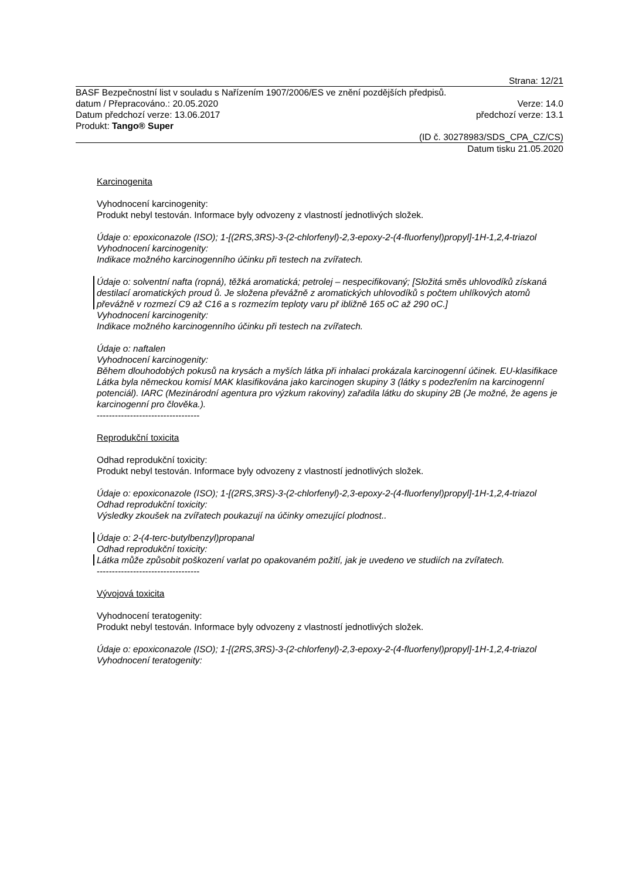Strana: 12/21
BASF Bezpečnostní list v souladu s Nařízením 1907/2006/ES ve znění pozdějších předpisů.
datum / Přepracováno.: 20.05.2020 Verze: 14.0
Datum předchozí verze: 13.06.2017 předchozí verze: 13.1
Produkt: Tango® Super
(ID č. 30278983/SDS_CPA_CZ/CS)
Datum tisku 21.05.2020
Karcinogenita
Vyhodnocení karcinogenity:
Produkt nebyl testován. Informace byly odvozeny z vlastností jednotlivých složek.
Údaje o: epoxiconazole (ISO); 1-[(2RS,3RS)-3-(2-chlorfenyl)-2,3-epoxy-2-(4-fluorfenyl)propyl]-1H-1,2,4-triazol
Vyhodnocení karcinogenity:
Indikace možného karcinogenního účinku při testech na zvířatech.
Údaje o: solventní nafta (ropná), těžká aromatická; petrolej – nespecifikovaný; [Složitá směs uhlovodíků získaná destilací aromatických proud ů. Je složena převážně z aromatických uhlovodíků s počtem uhlíkových atomů převážně v rozmezí C9 až C16 a s rozmezím teploty varu př ibližně 165 oC až 290 oC.]
Vyhodnocení karcinogenity:
Indikace možného karcinogenního účinku při testech na zvířatech.
Údaje o: naftalen
Vyhodnocení karcinogenity:
Během dlouhodobých pokusů na krysách a myších látka při inhalaci prokázala karcinogenní účinek. EU-klasifikace Látka byla německou komisí MAK klasifikována jako karcinogen skupiny 3 (látky s podezřením na karcinogenní potenciál). IARC (Mezinárodní agentura pro výzkum rakoviny) zařadila látku do skupiny 2B (Je možné, že agens je karcinogenní pro člověka.).
----------------------------------
Reprodukční toxicita
Odhad reprodukční toxicity:
Produkt nebyl testován. Informace byly odvozeny z vlastností jednotlivých složek.
Údaje o: epoxiconazole (ISO); 1-[(2RS,3RS)-3-(2-chlorfenyl)-2,3-epoxy-2-(4-fluorfenyl)propyl]-1H-1,2,4-triazol
Odhad reprodukční toxicity:
Výsledky zkoušek na zvířatech poukazují na účinky omezující plodnost..
Údaje o: 2-(4-terc-butylbenzyl)propanal
Odhad reprodukční toxicity:
Látka může způsobit poškození varlat po opakovaném požití, jak je uvedeno ve studiích na zvířatech.
----------------------------------
Vývojová toxicita
Vyhodnocení teratogenity:
Produkt nebyl testován. Informace byly odvozeny z vlastností jednotlivých složek.
Údaje o: epoxiconazole (ISO); 1-[(2RS,3RS)-3-(2-chlorfenyl)-2,3-epoxy-2-(4-fluorfenyl)propyl]-1H-1,2,4-triazol
Vyhodnocení teratogenity: